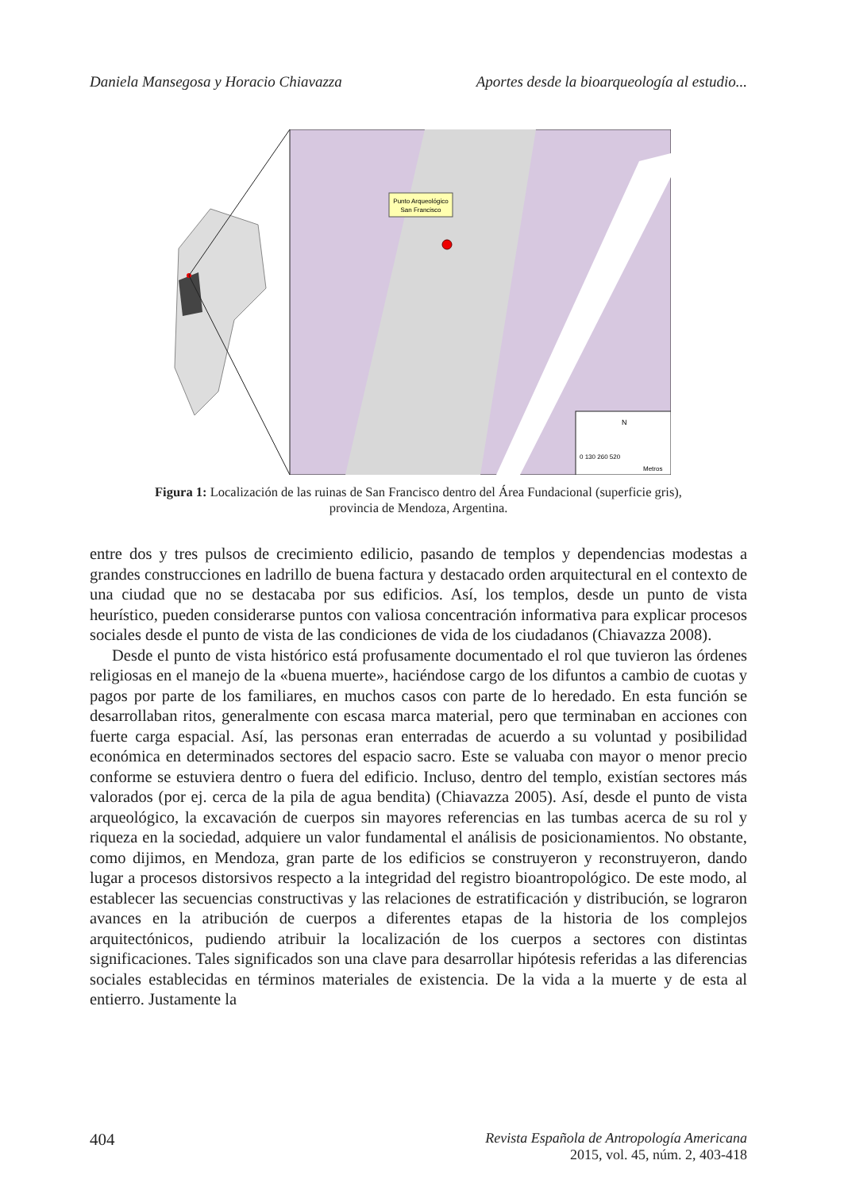Daniela Mansegosa y Horacio Chiavazza Aportes desde la bioarqueología al estudio...
Punto Arqueológico
San Francisco
N
0 130 260 520
Metros
Figura 1: Localización de las ruinas de San Francisco dentro del Área Fundacional (superficie gris),
provincia de Mendoza, Argentina.
entre dos y tres pulsos de crecimiento edilicio, pasando de templos y dependencias modestas a grandes construcciones en ladrillo de buena factura y destacado orden arquitectural en el contexto de una ciudad que no se destacaba por sus edificios. Así, los templos, desde un punto de vista heurístico, pueden considerarse puntos con valiosa concentración informativa para explicar procesos sociales desde el punto de vista de las condiciones de vida de los ciudadanos (Chiavazza 2008).
Desde el punto de vista histórico está profusamente documentado el rol que tuvieron las órdenes religiosas en el manejo de la «buena muerte», haciéndose cargo de los difuntos a cambio de cuotas y pagos por parte de los familiares, en muchos casos con parte de lo heredado. En esta función se desarrollaban ritos, generalmente con escasa marca material, pero que terminaban en acciones con fuerte carga espacial. Así, las personas eran enterradas de acuerdo a su voluntad y posibilidad económica en determinados sectores del espacio sacro. Este se valuaba con mayor o menor precio conforme se estuviera dentro o fuera del edificio. Incluso, dentro del templo, existían sectores más valorados (por ej. cerca de la pila de agua bendita) (Chiavazza 2005). Así, desde el punto de vista arqueológico, la excavación de cuerpos sin mayores referencias en las tumbas acerca de su rol y riqueza en la sociedad, adquiere un valor fundamental el análisis de posicionamientos. No obstante, como dijimos, en Mendoza, gran parte de los edificios se construyeron y reconstruyeron, dando lugar a procesos distorsivos respecto a la integridad del registro bioantropológico. De este modo, al establecer las secuencias constructivas y las relaciones de estratificación y distribución, se lograron avances en la atribución de cuerpos a diferentes etapas de la historia de los complejos arquitectónicos, pudiendo atribuir la localización de los cuerpos a sectores con distintas significaciones. Tales significados son una clave para desarrollar hipótesis referidas a las diferencias sociales establecidas en términos materiales de existencia. De la vida a la muerte y de esta al entierro. Justamente la
404 Revista Española de Antropología Americana
2015, vol. 45, núm. 2, 403-418